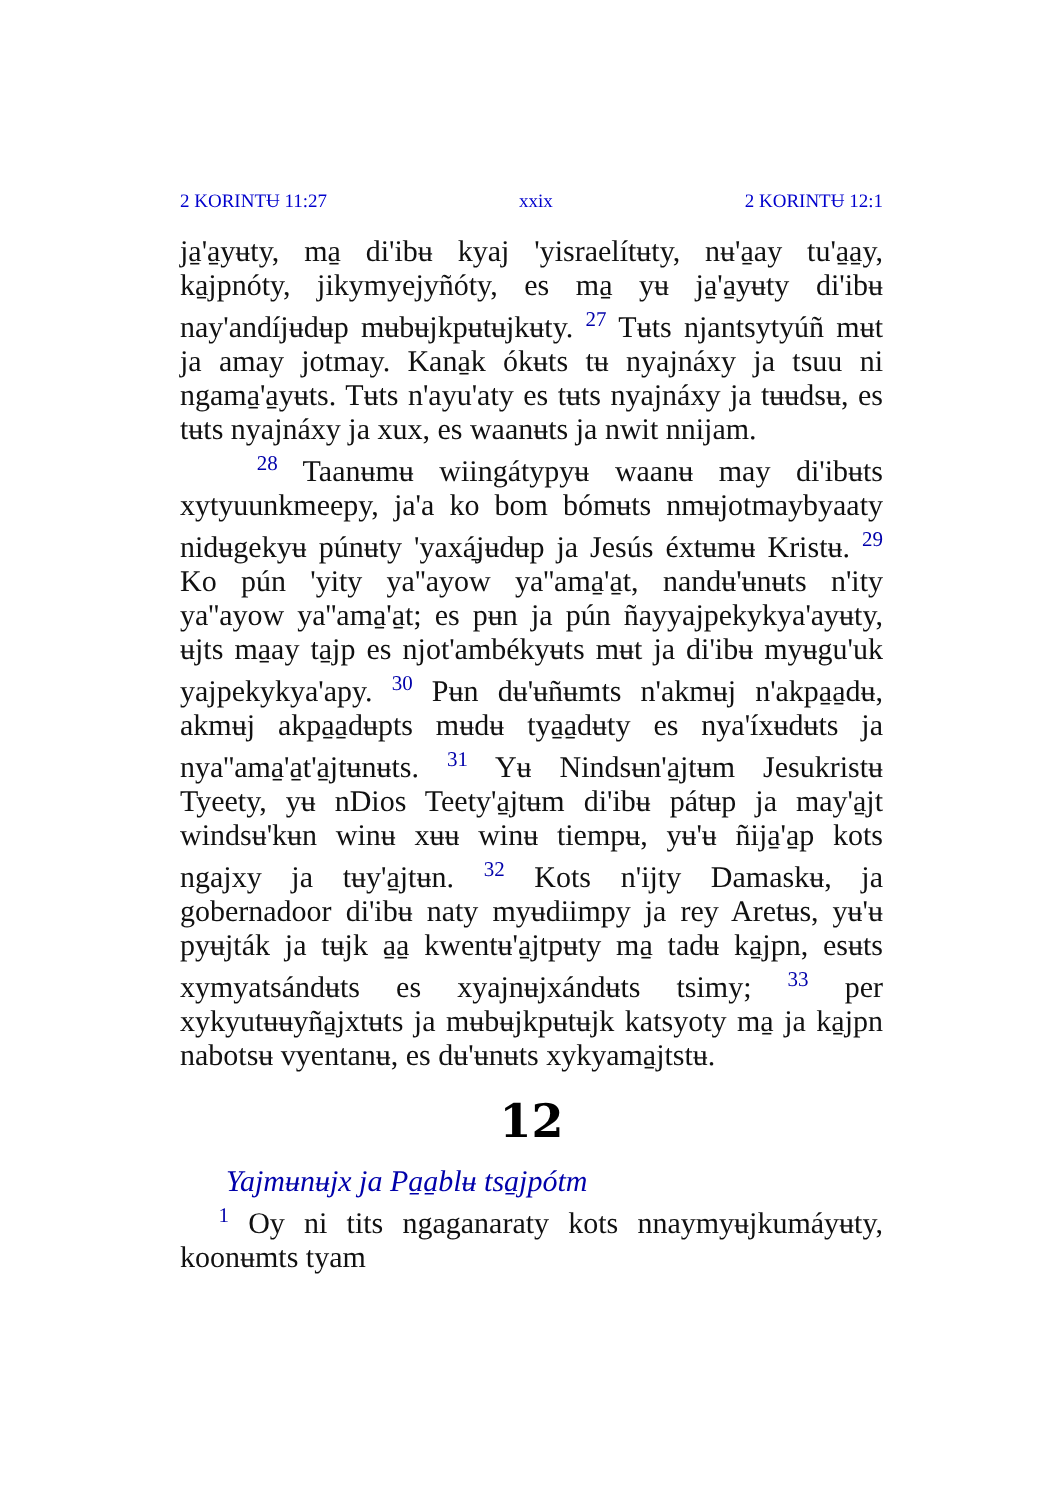2 KORINTɄ 11:27 xxix 2 KORINTɄ 12:1
ja̱'a̱yʉty, ma̱ di'ibʉ kyaj 'yisraelítʉty, nʉ'a̱ay tu'a̱a̱y, ka̱jpnóty, jikymyejyñóty, es ma̱ yʉ ja̱'a̱yʉty di'ibʉ nay'andíjʉdʉp mʉbʉjkpʉtʉjkʉty. <sup>27</sup> Tʉts njantsytyúñ mʉt ja amay jotmay. Kana̱k ókʉts tʉ nyajnáxy ja tsuu ni ngama̱'a̱yʉts. Tʉts n'ayu'aty es tʉts nyajnáxy ja tʉʉdsʉ, es tʉts nyajnáxy ja xux, es waanʉts ja nwit nnijam.
<sup>28</sup> Taanʉmʉ wiingátypyʉ waanʉ may di'ibʉts xytyuunkmeepy, ja'a ko bom bómʉts nmʉjotmaybyaaty nidʉgekyʉ púnʉty 'yaxá̱jʉdʉp ja Jesús éxtʉmʉ Kristʉ. <sup>29</sup> Ko pún 'yity ya''ayow ya''ama̱'a̱t, nandʉ'ʉnʉts n'ity ya''ayow ya''ama̱'a̱t; es pʉn ja pún ñayyajpekykya'ayʉty, ʉjts ma̱ay ta̱jp es njot'ambékyʉts mʉt ja di'ibʉ myʉgu'uk yajpekykya'apy. <sup>30</sup> Pʉn dʉ'ʉñʉmts n'akmʉj n'akpa̱a̱dʉ, akmʉj akpa̱a̱dʉpts mʉdʉ tya̱a̱dʉty es nya'íxʉdʉts ja nya''ama̱'a̱t'a̱jtʉnʉts. <sup>31</sup> Yʉ Nindsʉn'a̱jtʉm Jesukristʉ Tyeety, yʉ nDios Teety'a̱jtʉm di'ibʉ pátʉp ja may'a̱jt windsʉ'kʉn winʉ xʉʉ winʉ tiempʉ, yʉ'ʉ ñija̱'a̱p kots ngajxy ja tʉy'a̱jtʉn. <sup>32</sup> Kots n'ijty Damaskʉ, ja gobernadoor di'ibʉ naty myʉdiimpy ja rey Aretʉs, yʉ'ʉ pyʉjták ja tʉjk a̱a̱ kwentʉ'a̱jtpʉty ma̱ tadʉ ka̱jpn, esʉts xymyatsándʉts es xyajnʉjxándʉts tsimy; <sup>33</sup> per xykyutʉʉyña̱jxtʉts ja mʉbʉjkpʉtʉjk katsyoty ma̱ ja ka̱jpn nabotsʉ vyentanʉ, es dʉ'ʉnʉts xykyama̱jtstʉ.
12
Yajmʉnʉjx ja Pa̱a̱blʉ tsa̱jpótm
<sup>1</sup> Oy ni tits ngaganaraty kots nnaymyʉjkumáyʉty, koonʉmts tyam